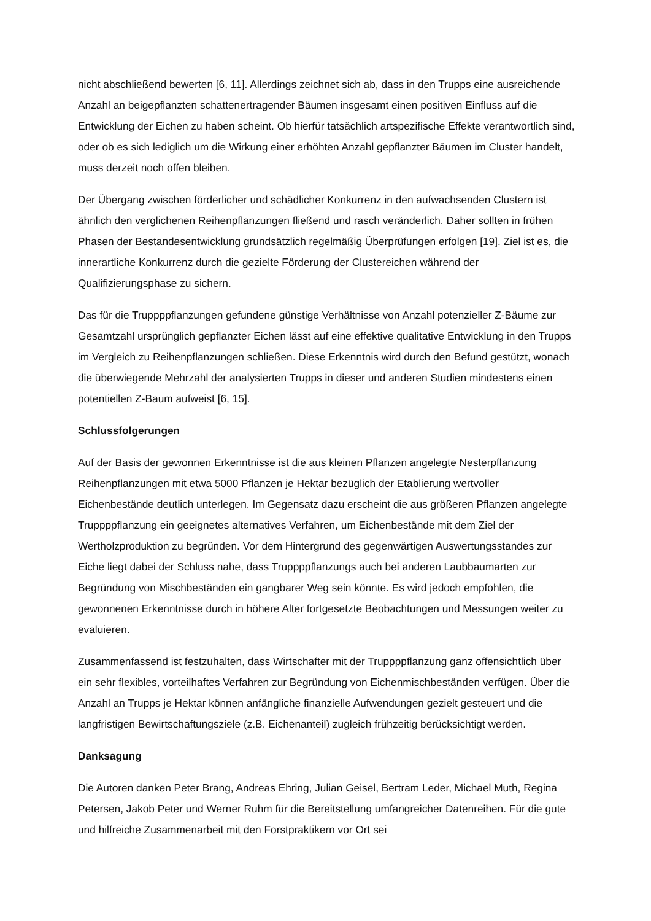nicht abschließend bewerten [6, 11]. Allerdings zeichnet sich ab, dass in den Trupps eine ausreichende Anzahl an beigepflanzten schattenertragender Bäumen insgesamt einen positiven Einfluss auf die Entwicklung der Eichen zu haben scheint. Ob hierfür tatsächlich artspezifische Effekte verantwortlich sind, oder ob es sich lediglich um die Wirkung einer erhöhten Anzahl gepflanzter Bäumen im Cluster handelt, muss derzeit noch offen bleiben.
Der Übergang zwischen förderlicher und schädlicher Konkurrenz in den aufwachsenden Clustern ist ähnlich den verglichenen Reihenpflanzungen fließend und rasch veränderlich. Daher sollten in frühen Phasen der Bestandesentwicklung grundsätzlich regelmäßig Überprüfungen erfolgen [19]. Ziel ist es, die innerartliche Konkurrenz durch die gezielte Förderung der Clustereichen während der Qualifizierungsphase zu sichern.
Das für die Truppppflanzungen gefundene günstige Verhältnisse von Anzahl potenzieller Z-Bäume zur Gesamtzahl ursprünglich gepflanzter Eichen lässt auf eine effektive qualitative Entwicklung in den Trupps im Vergleich zu Reihenpflanzungen schließen. Diese Erkenntnis wird durch den Befund gestützt, wonach die überwiegende Mehrzahl der analysierten Trupps in dieser und anderen Studien mindestens einen potentiellen Z-Baum aufweist [6, 15].
Schlussfolgerungen
Auf der Basis der gewonnen Erkenntnisse ist die aus kleinen Pflanzen angelegte Nesterpflanzung Reihenpflanzungen mit etwa 5000 Pflanzen je Hektar bezüglich der Etablierung wertvoller Eichenbestände deutlich unterlegen. Im Gegensatz dazu erscheint die aus größeren Pflanzen angelegte Truppppflanzung ein geeignetes alternatives Verfahren, um Eichenbestände mit dem Ziel der Wertholzproduktion zu begründen. Vor dem Hintergrund des gegenwärtigen Auswertungsstandes zur Eiche liegt dabei der Schluss nahe, dass Truppppflanzungs auch bei anderen Laubbaumarten zur Begründung von Mischbeständen ein gangbarer Weg sein könnte. Es wird jedoch empfohlen, die gewonnenen Erkenntnisse durch in höhere Alter fortgesetzte Beobachtungen und Messungen weiter zu evaluieren.
Zusammenfassend ist festzuhalten, dass Wirtschafter mit der Truppppflanzung ganz offensichtlich über ein sehr flexibles, vorteilhaftes Verfahren zur Begründung von Eichenmischbeständen verfügen. Über die Anzahl an Trupps je Hektar können anfängliche finanzielle Aufwendungen gezielt gesteuert und die langfristigen Bewirtschaftungsziele (z.B. Eichenanteil) zugleich frühzeitig berücksichtigt werden.
Danksagung
Die Autoren danken Peter Brang, Andreas Ehring, Julian Geisel, Bertram Leder, Michael Muth, Regina Petersen, Jakob Peter und Werner Ruhm für die Bereitstellung umfangreicher Datenreihen. Für die gute und hilfreiche Zusammenarbeit mit den Forstpraktikern vor Ort sei